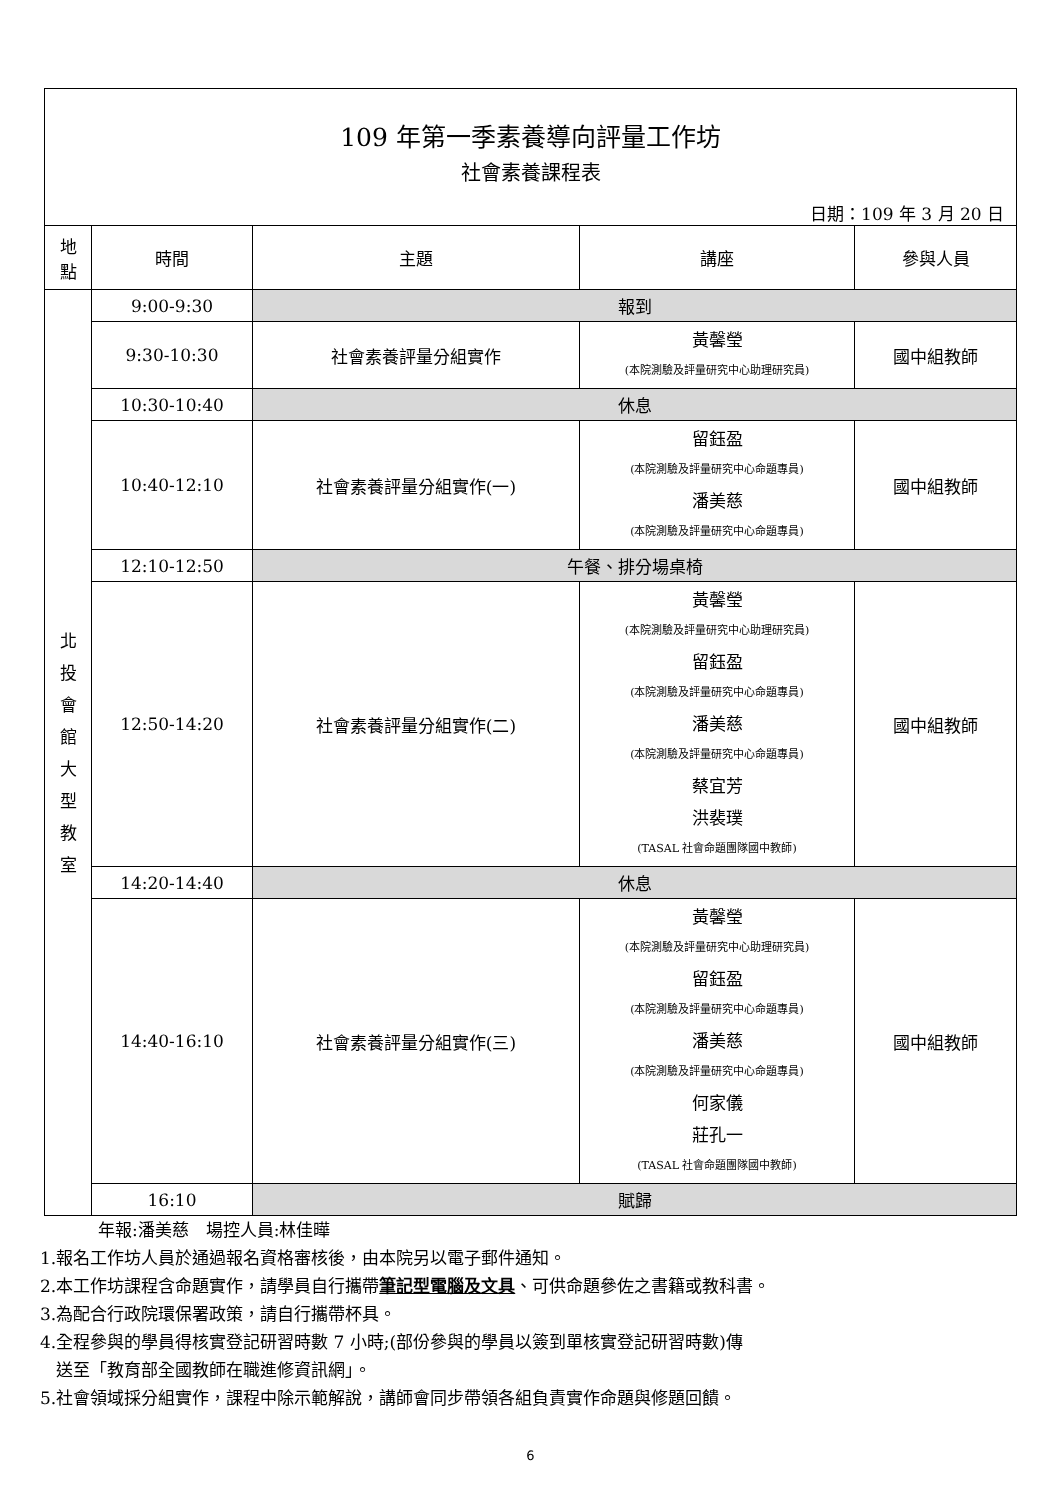| 109 年第一季素養導向評量工作坊 社會素養課程表 日期：109 年 3 月 20 日 | | | | |
| 地 點 | 時間 | 主題 | 講座 | 參與人員 |
| 北 投 會 館 大 型 教 室 | 9:00-9:30 | 報到 | | |
| | 9:30-10:30 | 社會素養評量分組實作 | 黃馨瑩 (本院測驗及評量研究中心助理研究員) | 國中組教師 |
| | 10:30-10:40 | 休息 | | |
| | 10:40-12:10 | 社會素養評量分組實作(一) | 留鈺盈 (本院測驗及評量研究中心命題專員) 潘美慈 (本院測驗及評量研究中心命題專員) | 國中組教師 |
| | 12:10-12:50 | 午餐、排分場桌椅 | | |
| | 12:50-14:20 | 社會素養評量分組實作(二) | 黃馨瑩 (本院測驗及評量研究中心助理研究員) 留鈺盈 (本院測驗及評量研究中心命題專員) 潘美慈 (本院測驗及評量研究中心命題專員) 蔡宜芳 洪裴璞 (TASAL 社會命題團隊國中教師) | 國中組教師 |
| | 14:20-14:40 | 休息 | | |
| | 14:40-16:10 | 社會素養評量分組實作(三) | 黃馨瑩 (本院測驗及評量研究中心助理研究員) 留鈺盈 (本院測驗及評量研究中心命題專員) 潘美慈 (本院測驗及評量研究中心命題專員) 何家儀 莊孔一 (TASAL 社會命題團隊國中教師) | 國中組教師 |
| | 16:10 | 賦歸 | | |
年報:潘美慈　場控人員:林佳曄
1.報名工作坊人員於通過報名資格審核後，由本院另以電子郵件通知。
2.本工作坊課程含命題實作，請學員自行攜帶筆記型電腦及文具、可供命題參佐之書籍或教科書。
3.為配合行政院環保署政策，請自行攜帶杯具。
4.全程參與的學員得核實登記研習時數 7 小時;(部份參與的學員以簽到單核實登記研習時數)傳
送至「教育部全國教師在職進修資訊網」。
5.社會領域採分組實作，課程中除示範解說，講師會同步帶領各組負責實作命題與修題回饋。
6